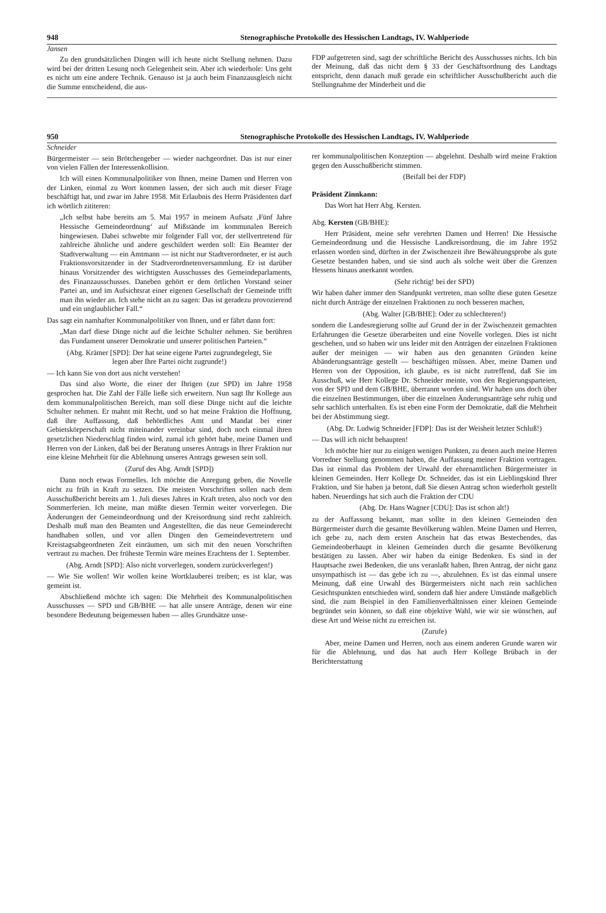948 Stenographische Protokolle des Hessischen Landtags, IV. Wahlperiode
Jansen
Zu den grundsätzlichen Dingen will ich heute nicht Stellung nehmen. Dazu wird bei der dritten Lesung noch Gelegenheit sein. Aber ich wiederhole: Uns geht es nicht um eine andere Technik. Genauso ist ja auch beim Finanzausgleich nicht die Summe entscheidend, die aus-
FDP aufgetreten sind, sagt der schriftliche Bericht des Ausschusses nichts. Ich bin der Meinung, daß das nicht dem § 33 der Geschäftsordnung des Landtags entspricht, denn danach muß gerade ein schriftlicher Ausschußbericht auch die Stellungnahme der Minderheit und die
950 Stenographische Protokolle des Hessischen Landtags, IV. Wahlperiode
Schneider
Bürgermeister — sein Brötchengeber — wieder nachgeordnet. Das ist nur einer von vielen Fällen der Interessenkollision.
Ich will einen Kommunalpolitiker von Ihnen, meine Damen und Herren von der Linken, einmal zu Wort kommen lassen, der sich auch mit dieser Frage beschäftigt hat, und zwar im Jahre 1958. Mit Erlaubnis des Herrn Präsidenten darf ich wörtlich zititeren:
„Ich selbst habe bereits am 5. Mai 1957 in meinem Aufsatz ‚Fünf Jahre Hessische Gemeindeordnung‘ auf Mißstände im kommunalen Bereich hingewiesen. Dabei schwebte mir folgender Fall vor, der stellvertretend für zahlreiche ähnliche und andere geschildert werden soll: Ein Beamter der Stadtverwaltung — ein Amtmann — ist nicht nur Stadtverordneter, er ist auch Fraktionsvorsitzender in der Stadtverordnetenversammlung. Er ist darüber hinaus Vorsitzender des wichtigsten Ausschusses des Gemeindeparlaments, des Finanzausschusses. Daneben gehört er dem örtlichen Vorstand seiner Partei an, und im Aufsichtsrat einer eigenen Gesellschaft der Gemeinde trifft man ihn wieder an. Ich stehe nicht an zu sagen: Das ist geradezu provozierend und ein unglaublicher Fall.“
Das sagt ein namhafter Kommunalpolitiker von Ihnen, und er fährt dann fort:
„Man darf diese Dinge nicht auf die leichte Schulter nehmen. Sie berühren das Fundament unserer Demokratie und unserer politischen Parteien.“
(Abg. Krämer [SPD]: Der hat seine eigene Partei zugrundegelegt, Sie legen aber Ihre Partei nicht zugrunde!)
— Ich kann Sie von dort aus nicht verstehen!
Das sind also Worte, die einer der Ihrigen (zur SPD) im Jahre 1958 gesprochen hat. Die Zahl der Fälle ließe sich erweitern. Nun sagt Ihr Kollege aus dem kommunalpolitischen Bereich, man soll diese Dinge nicht auf die leichte Schulter nehmen. Er mahnt mit Recht, und so hat meine Fraktion die Hoffnung, daß ihre Auffassung, daß behördliches Amt und Mandat bei einer Gebietskörperschaft nicht miteinander vereinbar sind, doch noch einmal ihren gesetzlichen Niederschlag finden wird, zumal ich gehört habe, meine Damen und Herren von der Linken, daß bei der Beratung unseres Antrags in Ihrer Fraktion nur eine kleine Mehrheit für die Ablehnung unseres Antrags gewesen sein soll.
(Zuruf des Abg. Arndt [SPD])
Dann noch etwas Formelles. Ich möchte die Anregung geben, die Novelle nicht zu früh in Kraft zu setzen. Die meisten Vorschriften sollen nach dem Ausschußbericht bereits am 1. Juli dieses Jahres in Kraft treten, also noch vor den Sommerferien. Ich meine, man müßte diesen Termin weiter vorverlegen. Die Änderungen der Gemeindeordnung und der Kreisordnung sind recht zahlreich. Deshalb muß man den Beamten und Angestellten, die das neue Gemeinderecht handhaben sollen, und vor allen Dingen den Gemeindevertretern und Kreistagsabgeordneten Zeit einräumen, um sich mit den neuen Vorschriften vertraut zu machen. Der früheste Termin wäre meines Erachtens der 1. September.
(Abg. Arndt [SPD]: Also nicht vorverlegen, sondern zurückverlegen!)
— Wie Sie wollen! Wir wollen keine Wortklauberei treiben; es ist klar, was gemeint ist.
Abschließend möchte ich sagen: Die Mehrheit des Kommunalpolitischen Ausschusses — SPD und GB/BHE — hat alle unsere Anträge, denen wir eine besondere Bedeutung beigemessen haben — alles Grundsätze unse-
rer kommunalpolitischen Konzeption — abgelehnt. Deshalb wird meine Fraktion gegen den Ausschußbericht stimmen.
(Beifall bei der FDP)
Präsident Zinnkann:
Das Wort hat Herr Abg. Kersten.
Abg. Kersten (GB/BHE):
Herr Präsident, meine sehr verehrten Damen und Herren! Die Hessische Gemeindeordnung und die Hessische Landkreisordnung, die im Jahre 1952 erlassen worden sind, dürften in der Zwischenzeit ihre Bewährungsprobe als gute Gesetze bestanden haben, und sie sind auch als solche weit über die Grenzen Hessens hinaus anerkannt worden.
(Sehr richtig! bei der SPD)
Wir haben daher immer den Standpunkt vertreten, man sollte diese guten Gesetze nicht durch Anträge der einzelnen Fraktionen zu noch besseren machen,
(Abg. Walter [GB/BHE]: Oder zu schlechteren!)
sondern die Landesregierung sollte auf Grund der in der Zwischenzeit gemachten Erfahrungen die Gesetze überarbeiten und eine Novelle vorlegen. Dies ist nicht geschehen, und so haben wir uns leider mit den Anträgen der einzelnen Fraktionen außer der meinigen — wir haben aus den genannten Gründen keine Abänderungsanträge gestellt — beschäftigen müssen. Aber, meine Damen und Herren von der Opposition, ich glaube, es ist nicht zutreffend, daß Sie im Ausschuß, wie Herr Kollege Dr. Schneider meinte, von den Regierungsparteien, von der SPD und dem GB/BHE, überrannt worden sind. Wir haben uns doch über die einzelnen Bestimmungen, über die einzelnen Änderungsanträge sehr ruhig und sehr sachlich unterhalten. Es ist eben eine Form der Demokratie, daß die Mehrheit bei der Abstimmung siegt.
(Abg. Dr. Ludwig Schneider [FDP]: Das ist der Weisheit letzter Schluß!)
— Das will ich nicht behaupten!
Ich möchte hier nur zu einigen wenigen Punkten, zu denen auch meine Herren Vorredner Stellung genommen haben, die Auffassung meiner Fraktion vortragen. Das ist einmal das Problem der Urwahl der ehrenamtlichen Bürgermeister in kleinen Gemeinden. Herr Kollege Dr. Schneider, das ist ein Lieblingskind Ihrer Fraktion, und Sie haben ja betont, daß Sie diesen Antrag schon wiederholt gestellt haben. Neuerdings hat sich auch die Fraktion der CDU
(Abg. Dr. Hans Wagner [CDU]: Das ist schon alt!)
zu der Auffassung bekannt, man sollte in den kleinen Gemeinden den Bürgermeister durch die gesamte Bevölkerung wählen. Meine Damen und Herren, ich gebe zu, nach dem ersten Anschein hat das etwas Bestechendes, das Gemeindeoberhaupt in kleinen Gemeinden durch die gesamte Bevölkerung bestätigen zu lassen. Aber wir haben da einige Bedenken. Es sind in der Hauptsache zwei Bedenken, die uns veranlaßt haben, Ihren Antrag, der nicht ganz unsympathisch ist — das gebe ich zu —, abzulehnen. Es ist das einmal unsere Meinung, daß eine Urwahl des Bürgermeisters nicht nach rein sachlichen Gesichtspunkten entschieden wird, sondern daß hier andere Umstände maßgeblich sind, die zum Beispiel in den Familienverhältnissen einer kleinen Gemeinde begründet sein können, so daß eine objektive Wahl, wie wir sie wünschen, auf diese Art und Weise nicht zu erreichen ist.
(Zurufe)
Aber, meine Damen und Herren, noch aus einem anderen Grunde waren wir für die Ablehnung, und das hat auch Herr Kollege Brübach in der Berichterstattung